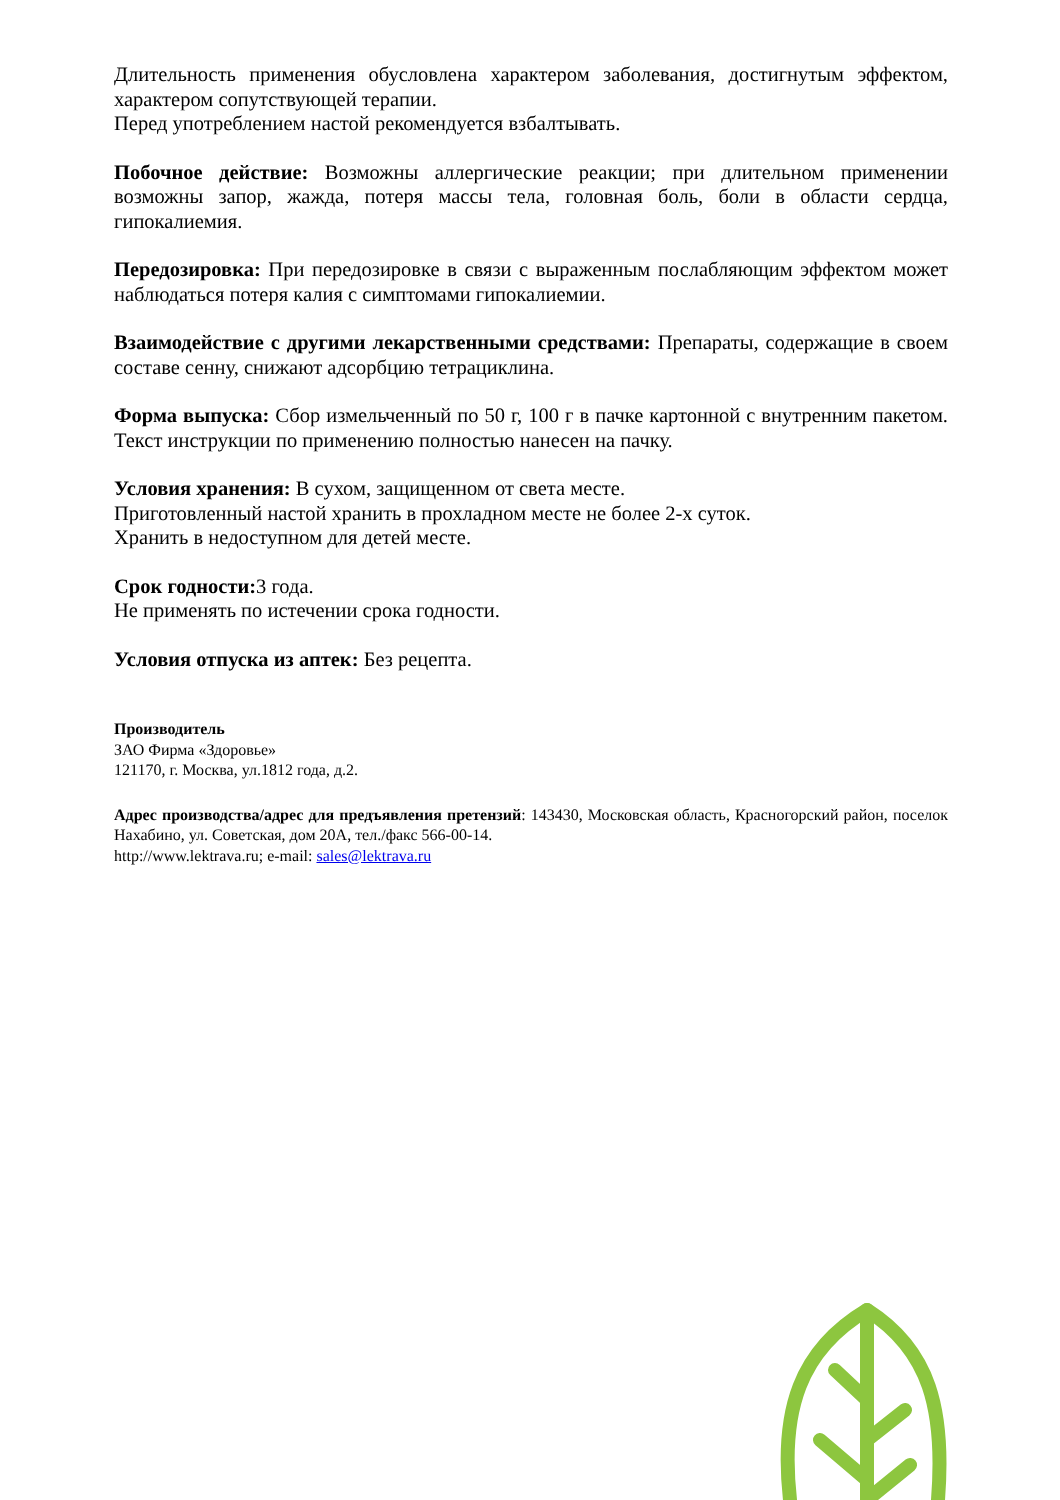Длительность применения обусловлена характером заболевания, достигнутым эффектом, характером сопутствующей терапии.
Перед употреблением настой рекомендуется взбалтывать.
Побочное действие: Возможны аллергические реакции; при длительном применении возможны запор, жажда, потеря массы тела, головная боль, боли в области сердца, гипокалиемия.
Передозировка: При передозировке в связи с выраженным послабляющим эффектом может наблюдаться потеря калия с симптомами гипокалиемии.
Взаимодействие с другими лекарственными средствами: Препараты, содержащие в своем составе сенну, снижают адсорбцию тетрациклина.
Форма выпуска: Сбор измельченный по 50 г, 100 г в пачке картонной с внутренним пакетом. Текст инструкции по применению полностью нанесен на пачку.
Условия хранения: В сухом, защищенном от света месте.
Приготовленный настой хранить в прохладном месте не более 2-х суток.
Хранить в недоступном для детей месте.
Срок годности: 3 года.
Не применять по истечении срока годности.
Условия отпуска из аптек: Без рецепта.
Производитель
ЗАО Фирма «Здоровье»
121170, г. Москва, ул.1812 года, д.2.
Адрес производства/адрес для предъявления претензий: 143430, Московская область, Красногорский район, поселок Нахабино, ул. Советская, дом 20А, тел./факс 566-00-14.
http://www.lektrava.ru; e-mail: sales@lektrava.ru